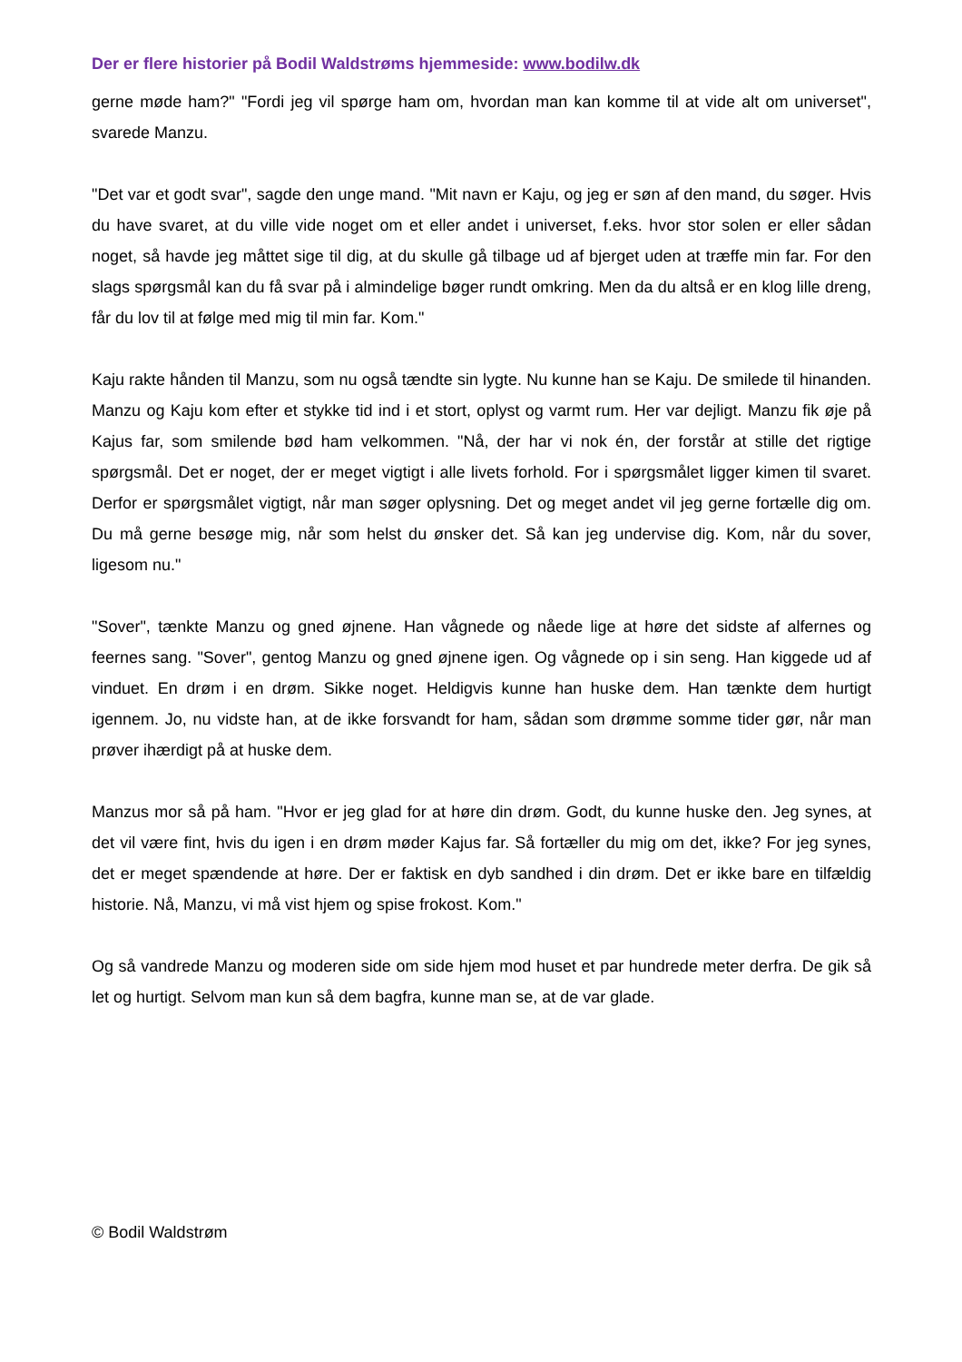Der er flere historier på Bodil Waldstrøms hjemmeside: www.bodilw.dk
gerne møde ham?" "Fordi jeg vil spørge ham om, hvordan man kan komme til at vide alt om universet", svarede Manzu.
"Det var et godt svar", sagde den unge mand. "Mit navn er Kaju, og jeg er søn af den mand, du søger. Hvis du have svaret, at du ville vide noget om et eller andet i universet, f.eks. hvor stor solen er eller sådan noget, så havde jeg måttet sige til dig, at du skulle gå tilbage ud af bjerget uden at træffe min far. For den slags spørgsmål kan du få svar på i almindelige bøger rundt omkring. Men da du altså er en klog lille dreng, får du lov til at følge med mig til min far. Kom."
Kaju rakte hånden til Manzu, som nu også tændte sin lygte. Nu kunne han se Kaju. De smilede til hinanden. Manzu og Kaju kom efter et stykke tid ind i et stort, oplyst og varmt rum. Her var dejligt. Manzu fik øje på Kajus far, som smilende bød ham velkommen. "Nå, der har vi nok én, der forstår at stille det rigtige spørgsmål. Det er noget, der er meget vigtigt i alle livets forhold. For i spørgsmålet ligger kimen til svaret. Derfor er spørgsmålet vigtigt, når man søger oplysning. Det og meget andet vil jeg gerne fortælle dig om. Du må gerne besøge mig, når som helst du ønsker det. Så kan jeg undervise dig. Kom, når du sover, ligesom nu."
"Sover", tænkte Manzu og gned øjnene. Han vågnede og nåede lige at høre det sidste af alfernes og feernes sang. "Sover", gentog Manzu og gned øjnene igen. Og vågnede op i sin seng. Han kiggede ud af vinduet. En drøm i en drøm. Sikke noget. Heldigvis kunne han huske dem. Han tænkte dem hurtigt igennem. Jo, nu vidste han, at de ikke forsvandt for ham, sådan som drømme somme tider gør, når man prøver ihærdigt på at huske dem.
Manzus mor så på ham. "Hvor er jeg glad for at høre din drøm. Godt, du kunne huske den. Jeg synes, at det vil være fint, hvis du igen i en drøm møder Kajus far. Så fortæller du mig om det, ikke? For jeg synes, det er meget spændende at høre. Der er faktisk en dyb sandhed i din drøm. Det er ikke bare en tilfældig historie. Nå, Manzu, vi må vist hjem og spise frokost. Kom."
Og så vandrede Manzu og moderen side om side hjem mod huset et par hundrede meter derfra. De gik så let og hurtigt. Selvom man kun så dem bagfra, kunne man se, at de var glade.
© Bodil Waldstrøm